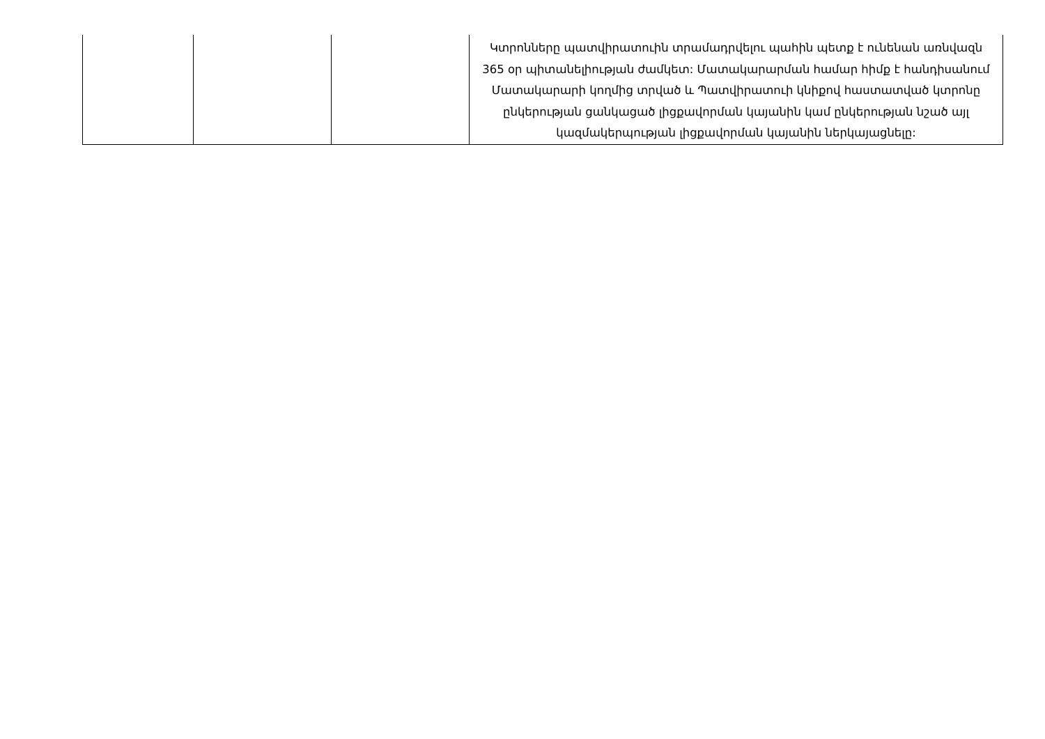| | | | Կտրոնները պատվիրատուին տրամադրվելու պահին պետք է ունենան առնվազն 365 օր պիտանելիության ժամկետ: Մատակարարման համար հիմք է հանդիսանում Մատակարարի կողմից տրված և Պատվիրատուի կնիքով հաստատված կտրոնը ընկերության ցանկացած լիցքավորման կայանին կամ ընկերության նշած այլ կազմակերպության լիցքավորման կայանին ներկայացնելը: |